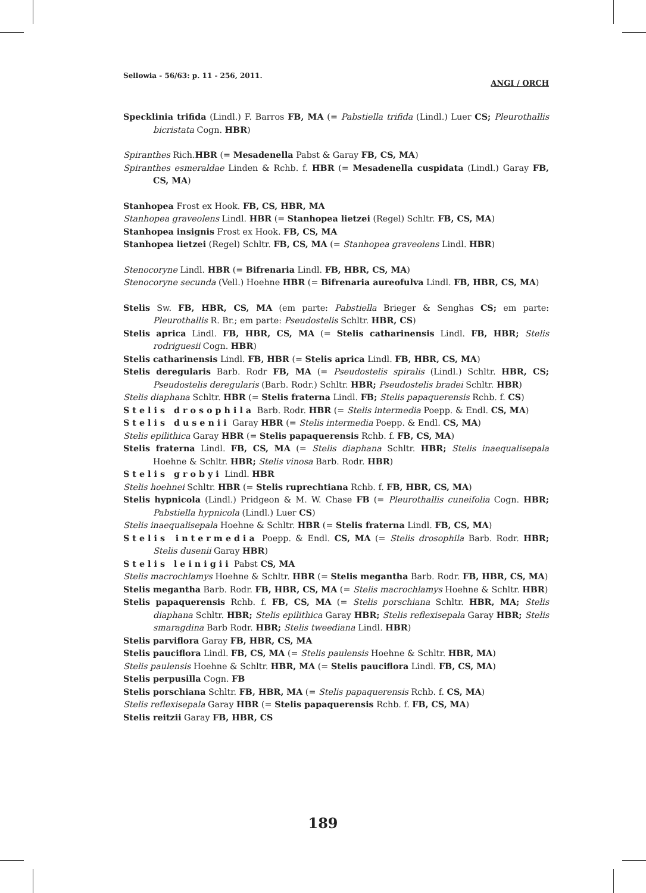Sellowia - 56/63: p. 11 - 256, 2011. ANGI / ORCH
Specklinia trifida (Lindl.) F. Barros FB, MA (= Pabstiella trifida (Lindl.) Luer CS; Pleurothallis bicristata Cogn. HBR)
Spiranthes Rich.HBR (= Mesadenella Pabst & Garay FB, CS, MA)
Spiranthes esmeraldae Linden & Rchb. f. HBR (= Mesadenella cuspidata (Lindl.) Garay FB, CS, MA)
Stanhopea Frost ex Hook. FB, CS, HBR, MA
Stanhopea graveolens Lindl. HBR (= Stanhopea lietzei (Regel) Schltr. FB, CS, MA)
Stanhopea insignis Frost ex Hook. FB, CS, MA
Stanhopea lietzei (Regel) Schltr. FB, CS, MA (= Stanhopea graveolens Lindl. HBR)
Stenocoryne Lindl. HBR (= Bifrenaria Lindl. FB, HBR, CS, MA)
Stenocoryne secunda (Vell.) Hoehne HBR (= Bifrenaria aureofulva Lindl. FB, HBR, CS, MA)
Stelis Sw. FB, HBR, CS, MA (em parte: Pabstiella Brieger & Senghas CS; em parte: Pleurothallis R. Br.; em parte: Pseudostelis Schltr. HBR, CS)
Stelis aprica Lindl. FB, HBR, CS, MA (= Stelis catharinensis Lindl. FB, HBR; Stelis rodriguesii Cogn. HBR)
Stelis catharinensis Lindl. FB, HBR (= Stelis aprica Lindl. FB, HBR, CS, MA)
Stelis deregularis Barb. Rodr FB, MA (= Pseudostelis spiralis (Lindl.) Schltr. HBR, CS; Pseudostelis deregularis (Barb. Rodr.) Schltr. HBR; Pseudostelis bradei Schltr. HBR)
Stelis diaphana Schltr. HBR (= Stelis fraterna Lindl. FB; Stelis papaquerensis Rchb. f. CS)
Stelis drosophila Barb. Rodr. HBR (= Stelis intermedia Poepp. & Endl. CS, MA)
Stelis dusenii Garay HBR (= Stelis intermedia Poepp. & Endl. CS, MA)
Stelis epilithica Garay HBR (= Stelis papaquerensis Rchb. f. FB, CS, MA)
Stelis fraterna Lindl. FB, CS, MA (= Stelis diaphana Schltr. HBR; Stelis inaequalisepala Hoehne & Schltr. HBR; Stelis vinosa Barb. Rodr. HBR)
Stelis grobyi Lindl. HBR
Stelis hoehnei Schltr. HBR (= Stelis ruprechtiana Rchb. f. FB, HBR, CS, MA)
Stelis hypnicola (Lindl.) Pridgeon & M. W. Chase FB (= Pleurothallis cuneifolia Cogn. HBR; Pabstiella hypnicola (Lindl.) Luer CS)
Stelis inaequalisepala Hoehne & Schltr. HBR (= Stelis fraterna Lindl. FB, CS, MA)
Stelis intermedia Poepp. & Endl. CS, MA (= Stelis drosophila Barb. Rodr. HBR; Stelis dusenii Garay HBR)
Stelis leinigii Pabst CS, MA
Stelis macrochlamys Hoehne & Schltr. HBR (= Stelis megantha Barb. Rodr. FB, HBR, CS, MA)
Stelis megantha Barb. Rodr. FB, HBR, CS, MA (= Stelis macrochlamys Hoehne & Schltr. HBR)
Stelis papaquerensis Rchb. f. FB, CS, MA (= Stelis porschiana Schltr. HBR, MA; Stelis diaphana Schltr. HBR; Stelis epilithica Garay HBR; Stelis reflexisepala Garay HBR; Stelis smaragdina Barb Rodr. HBR; Stelis tweediana Lindl. HBR)
Stelis parviflora Garay FB, HBR, CS, MA
Stelis pauciflora Lindl. FB, CS, MA (= Stelis paulensis Hoehne & Schltr. HBR, MA)
Stelis paulensis Hoehne & Schltr. HBR, MA (= Stelis pauciflora Lindl. FB, CS, MA)
Stelis perpusilla Cogn. FB
Stelis porschiana Schltr. FB, HBR, MA (= Stelis papaquerensis Rchb. f. CS, MA)
Stelis reflexisepala Garay HBR (= Stelis papaquerensis Rchb. f. FB, CS, MA)
Stelis reitzii Garay FB, HBR, CS
189